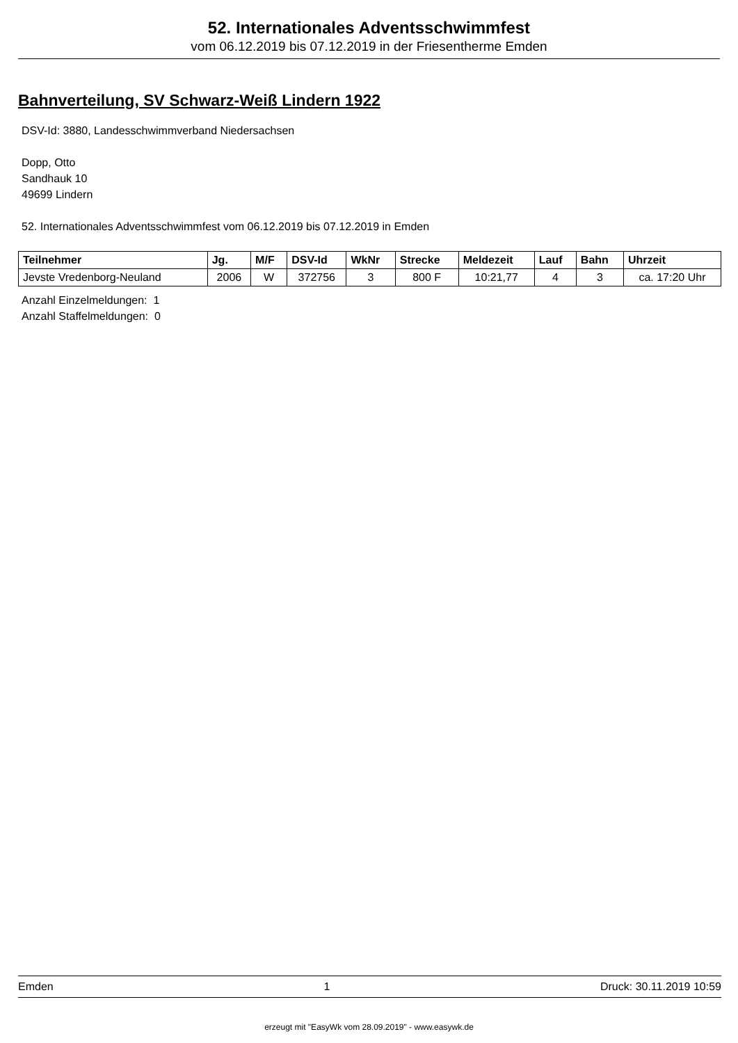52. Internationales Adventsschwimmfest
vom 06.12.2019 bis 07.12.2019 in der Friesentherme Emden
Bahnverteilung, SV Schwarz-Weiß Lindern 1922
DSV-Id: 3880, Landesschwimmverband Niedersachsen
Dopp, Otto
Sandhauk 10
49699 Lindern
52. Internationales Adventsschwimmfest vom 06.12.2019 bis 07.12.2019 in Emden
| Teilnehmer | Jg. | M/F | DSV-Id | WkNr | Strecke | Meldezeit | Lauf | Bahn | Uhrzeit |
| --- | --- | --- | --- | --- | --- | --- | --- | --- | --- |
| Jevste Vredenborg-Neuland | 2006 | W | 372756 | 3 | 800 F | 10:21,77 | 4 | 3 | ca. 17:20 Uhr |
Anzahl Einzelmeldungen: 1
Anzahl Staffelmeldungen: 0
Emden 1 Druck: 30.11.2019 10:59
erzeugt mit "EasyWk vom 28.09.2019" - www.easywk.de